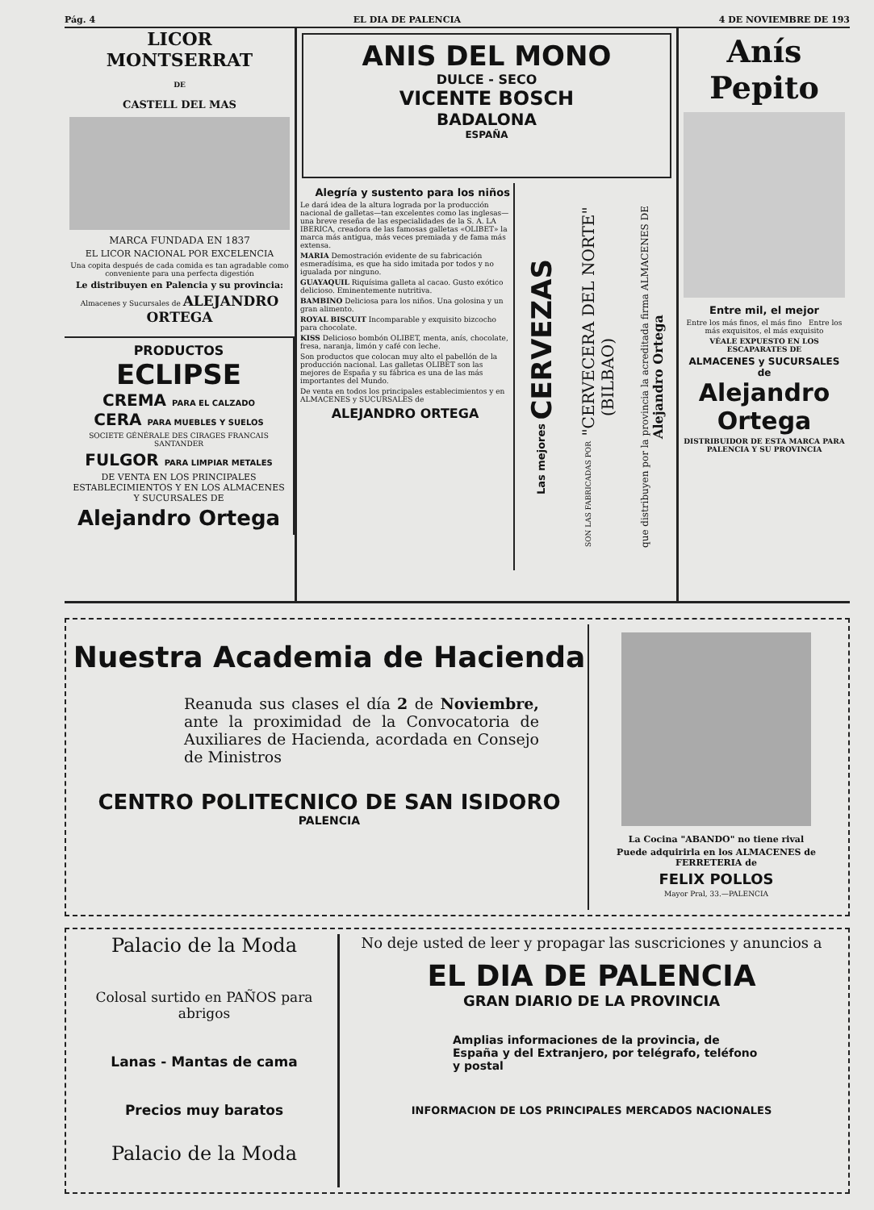Pág. 4 EL DIA DE PALENCIA 4 DE NOVIEMBRE DE 193
LICOR
MONTSERRAT
DE
CASTELL DEL MAS
MARCA FUNDADA EN 1837
EL LICOR NACIONAL POR EXCELENCIA
Una copita después de cada comida es tan agradable como conveniente para una perfecta digestión
Le distribuyen en Palencia y su provincia:
Almacenes y Sucursales de ALEJANDRO ORTEGA
PRODUCTOS ECLIPSE
CREMA PARA EL CALZADO
CERA PARA MUEBLES Y SUELOS
SOCIETE GÉNÉRALE DES CIRAGES FRANCAIS SANTANDER
FULGOR PARA LIMPIAR METALES
DE VENTA EN LOS PRINCIPALES ESTABLECIMIENTOS Y EN LOS ALMACENES Y SUCURSALES DE
Alejandro Ortega
ANIS DEL MONO
DULCE - SECO
VICENTE BOSCH
BADALONA
ESPAÑA
Alegría y sustento para los niños
Le dará idea de la altura lograda por la producción nacional de galletas—tan excelentes como las inglesas—una breve reseña de las especialidades de la S. A. LA IBERICA, creadora de las famosas galletas «OLIBET» la marca más antigua, más veces premiada y de fama más extensa.
MARIA Demostración evidente de su fabricación esmeradísima, es que ha sido imitada por todos y no igualada por ninguno.
GUAYAQUIL Riquísima galleta al cacao. Gusto exótico delicioso. Eminentemente nutritiva.
BAMBINO Deliciosa para los niños. Una golosina y un gran alimento.
ROYAL BISCUIT Incomparable y exquisito bizcocho para chocolate.
KISS Delicioso bombón OLIBET, menta, anís, chocolate, fresa, naranja, limón y café con leche.
Son productos que colocan muy alto el pabellón de la producción nacional. Las galletas OLIBET son las mejores de España y su fábrica es una de las más importantes del Mundo.
De venta en todos los principales establecimientos y en ALMACENES y SUCURSALES de
ALEJANDRO ORTEGA
Las mejores CERVEZAS
SON LAS FABRICADAS POR "CERVECERA DEL NORTE" (BILBAO)
que distribuyen por la provincia la acreditada firma ALMACENES DE Alejandro Ortega
Anís Pepito
Entre mil, el mejor
Entre los más finos, el más fino Entre los más exquisitos, el más exquisito
VÉALE EXPUESTO EN LOS ESCAPARATES DE
ALMACENES y SUCURSALES de
Alejandro Ortega
DISTRIBUIDOR DE ESTA MARCA PARA PALENCIA Y SU PROVINCIA
Nuestra Academia de Hacienda
Reanuda sus clases el día 2 de Noviembre, ante la proximidad de la Convocatoria de Auxiliares de Hacienda, acordada en Consejo de Ministros
CENTRO POLITECNICO DE SAN ISIDORO
PALENCIA
La Cocina "ABANDO" no tiene rival
Puede adquirirla en los ALMACENES de FERRETERIA de
FELIX POLLOS
Mayor Pral, 33.—PALENCIA
Palacio de la Moda
Colosal surtido en PAÑOS para abrigos
Lanas - Mantas de cama
Precios muy baratos
Palacio de la Moda
No deje usted de leer y propagar las suscriciones y anuncios a
EL DIA DE PALENCIA
GRAN DIARIO DE LA PROVINCIA
Amplias informaciones de la provincia, de España y del Extranjero, por telégrafo, teléfono y postal
INFORMACION DE LOS PRINCIPALES MERCADOS NACIONALES